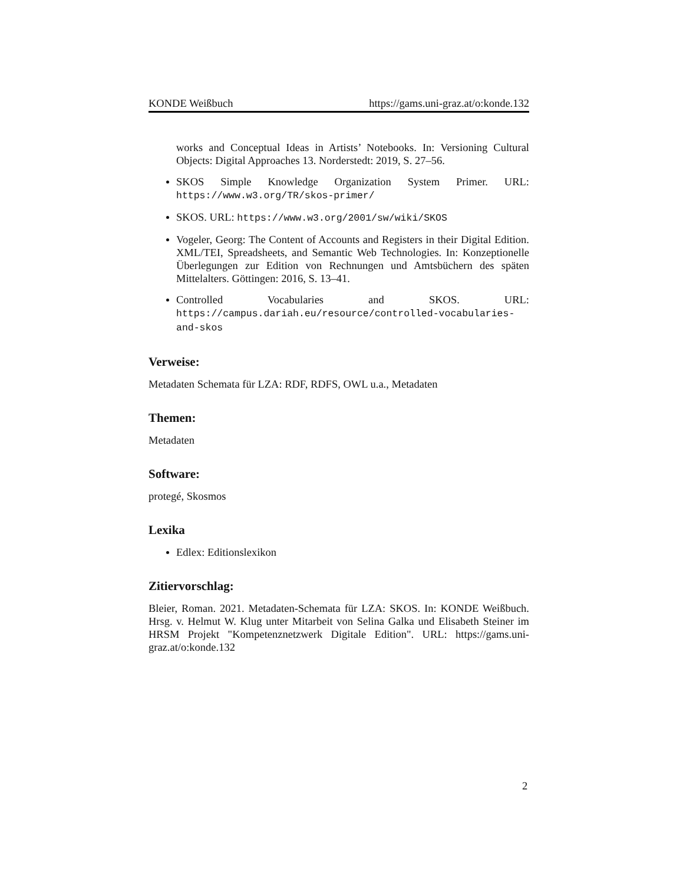KONDE Weißbuch https://gams.uni-graz.at/o:konde.132
works and Conceptual Ideas in Artists’ Notebooks. In: Versioning Cultural Objects: Digital Approaches 13. Norderstedt: 2019, S. 27–56.
SKOS Simple Knowledge Organization System Primer. URL: https://www.w3.org/TR/skos-primer/
SKOS. URL: https://www.w3.org/2001/sw/wiki/SKOS
Vogeler, Georg: The Content of Accounts and Registers in their Digital Edition. XML/TEI, Spreadsheets, and Semantic Web Technologies. In: Konzeptionelle Überlegungen zur Edition von Rechnungen und Amtsbüchern des späten Mittelalters. Göttingen: 2016, S. 13–41.
Controlled Vocabularies and SKOS. URL: https://campus.dariah.eu/resource/controlled-vocabularies-and-skos
Verweise:
Metadaten Schemata für LZA: RDF, RDFS, OWL u.a., Metadaten
Themen:
Metadaten
Software:
protegé, Skosmos
Lexika
Edlex: Editionslexikon
Zitiervorschlag:
Bleier, Roman. 2021. Metadaten-Schemata für LZA: SKOS. In: KONDE Weißbuch. Hrsg. v. Helmut W. Klug unter Mitarbeit von Selina Galka und Elisabeth Steiner im HRSM Projekt "Kompetenznetzwerk Digitale Edition". URL: https://gams.uni-graz.at/o:konde.132
2